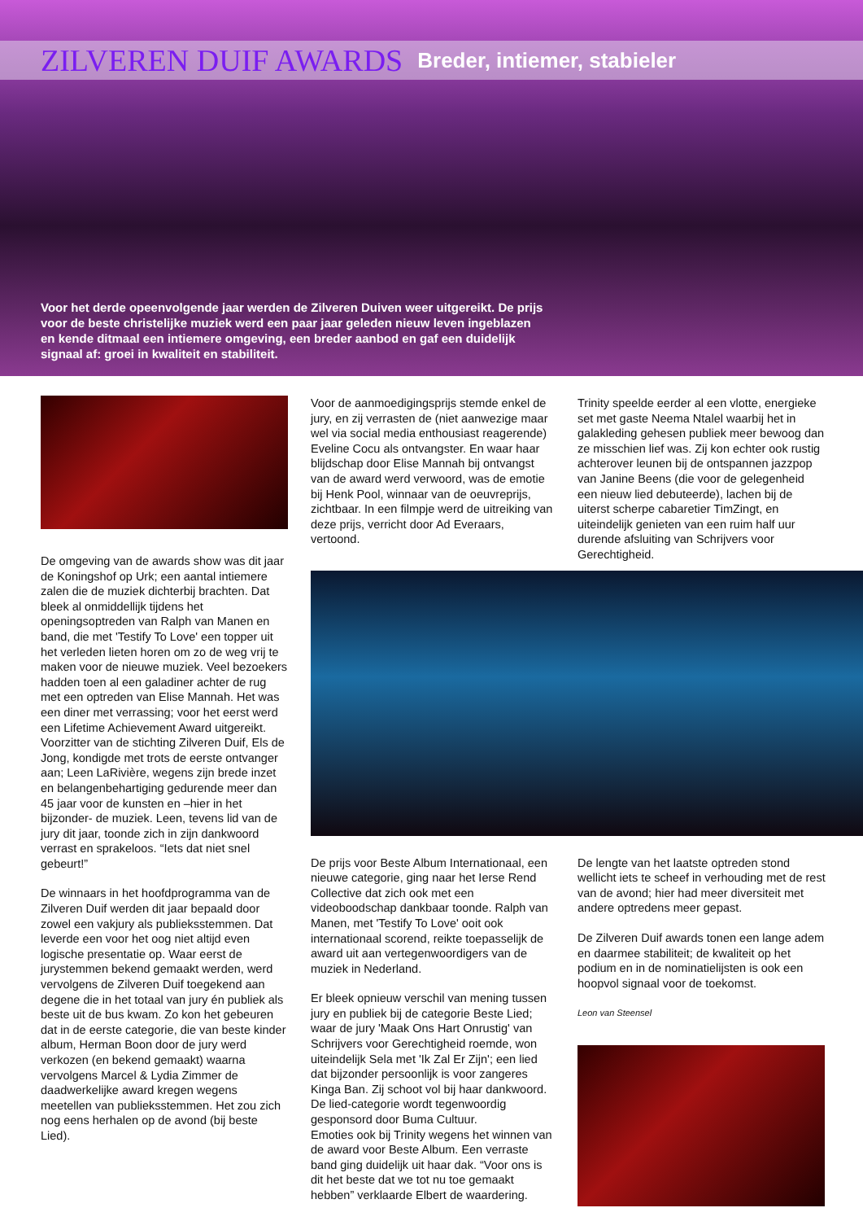ZILVEREN DUIF AWARDS
Breder, intiemer, stabieler
Voor het derde opeenvolgende jaar werden de Zilveren Duiven weer uitgereikt. De prijs voor de beste christelijke muziek werd een paar jaar geleden nieuw leven ingeblazen en kende ditmaal een intiemere omgeving, een breder aanbod en gaf een duidelijk signaal af: groei in kwaliteit en stabiliteit.
De omgeving van de awards show was dit jaar de Koningshof op Urk; een aantal intiemere zalen die de muziek dichterbij brachten. Dat bleek al onmiddellijk tijdens het openingsoptreden van Ralph van Manen en band, die met 'Testify To Love' een topper uit het verleden lieten horen om zo de weg vrij te maken voor de nieuwe muziek. Veel bezoekers hadden toen al een galadiner achter de rug met een optreden van Elise Mannah. Het was een diner met verrassing; voor het eerst werd een Lifetime Achievement Award uitgereikt. Voorzitter van de stichting Zilveren Duif, Els de Jong, kondigde met trots de eerste ontvanger aan; Leen LaRivière, wegens zijn brede inzet en belangenbehartiging gedurende meer dan 45 jaar voor de kunsten en –hier in het bijzonder- de muziek. Leen, tevens lid van de jury dit jaar, toonde zich in zijn dankwoord verrast en sprakeloos. “Iets dat niet snel gebeurt!”
De winnaars in het hoofdprogramma van de Zilveren Duif werden dit jaar bepaald door zowel een vakjury als publieksstemmen. Dat leverde een voor het oog niet altijd even logische presentatie op. Waar eerst de jurystemmen bekend gemaakt werden, werd vervolgens de Zilveren Duif toegekend aan degene die in het totaal van jury én publiek als beste uit de bus kwam. Zo kon het gebeuren dat in de eerste categorie, die van beste kinder album, Herman Boon door de jury werd verkozen (en bekend gemaakt) waarna vervolgens Marcel & Lydia Zimmer de daadwerkelijke award kregen wegens meetellen van publieksstemmen. Het zou zich nog eens herhalen op de avond (bij beste Lied).
Voor de aanmoedigingsprijs stemde enkel de jury, en zij verrasten de (niet aanwezige maar wel via social media enthousiast reagerende) Eveline Cocu als ontvangster. En waar haar blijdschap door Elise Mannah bij ontvangst van de award werd verwoord, was de emotie bij Henk Pool, winnaar van de oeuvreprijs, zichtbaar. In een filmpje werd de uitreiking van deze prijs, verricht door Ad Everaars, vertoond.
Trinity speelde eerder al een vlotte, energieke set met gaste Neema Ntalel waarbij het in galakleding gehesen publiek meer bewoog dan ze misschien lief was. Zij kon echter ook rustig achterover leunen bij de ontspannen jazzpop van Janine Beens (die voor de gelegenheid een nieuw lied debuteerde), lachen bij de uiterst scherpe cabaretier TimZingt, en uiteindelijk genieten van een ruim half uur durende afsluiting van Schrijvers voor Gerechtigheid.
De prijs voor Beste Album Internationaal, een nieuwe categorie, ging naar het Ierse Rend Collective dat zich ook met een videoboodschap dankbaar toonde. Ralph van Manen, met 'Testify To Love' ooit ook internationaal scorend, reikte toepasselijk de award uit aan vertegenwoordigers van de muziek in Nederland.
Er bleek opnieuw verschil van mening tussen jury en publiek bij de categorie Beste Lied; waar de jury 'Maak Ons Hart Onrustig' van Schrijvers voor Gerechtigheid roemde, won uiteindelijk Sela met 'Ik Zal Er Zijn'; een lied dat bijzonder persoonlijk is voor zangeres Kinga Ban. Zij schoot vol bij haar dankwoord. De lied-categorie wordt tegenwoordig gesponsord door Buma Cultuur.
Emoties ook bij Trinity wegens het winnen van de award voor Beste Album. Een verraste band ging duidelijk uit haar dak. “Voor ons is dit het beste dat we tot nu toe gemaakt hebben” verklaarde Elbert de waardering.
De lengte van het laatste optreden stond wellicht iets te scheef in verhouding met de rest van de avond; hier had meer diversiteit met andere optredens meer gepast.
De Zilveren Duif awards tonen een lange adem en daarmee stabiliteit; de kwaliteit op het podium en in de nominatielijsten is ook een hoopvol signaal voor de toekomst.
Leon van Steensel